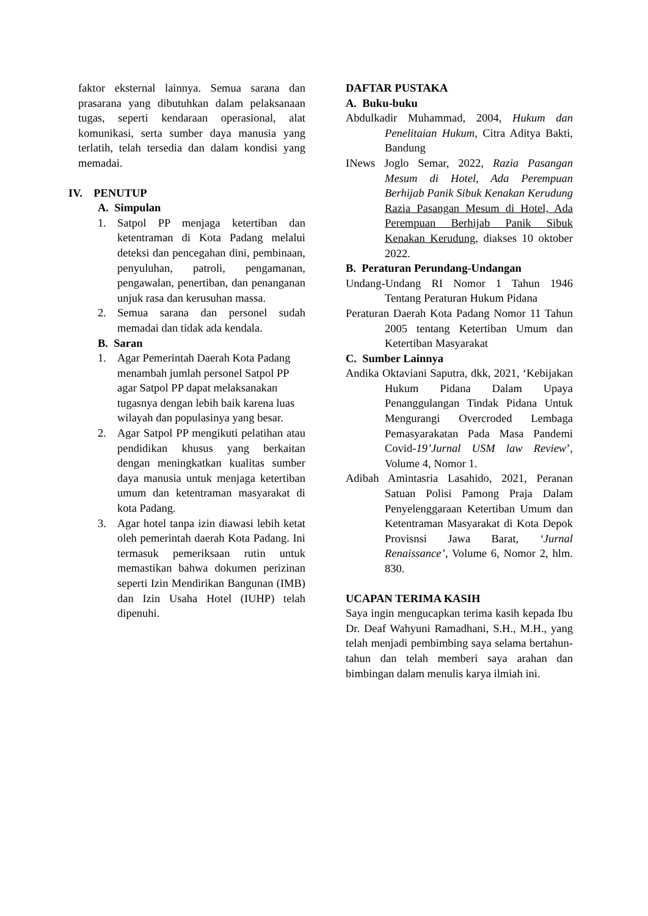faktor eksternal lainnya. Semua sarana dan prasarana yang dibutuhkan dalam pelaksanaan tugas, seperti kendaraan operasional, alat komunikasi, serta sumber daya manusia yang terlatih, telah tersedia dan dalam kondisi yang memadai.
IV. PENUTUP
A. Simpulan
1. Satpol PP menjaga ketertiban dan ketentraman di Kota Padang melalui deteksi dan pencegahan dini, pembinaan, penyuluhan, patroli, pengamanan, pengawalan, penertiban, dan penanganan unjuk rasa dan kerusuhan massa.
2. Semua sarana dan personel sudah memadai dan tidak ada kendala.
B. Saran
1. Agar Pemerintah Daerah Kota Padang menambah jumlah personel Satpol PP agar Satpol PP dapat melaksanakan tugasnya dengan lebih baik karena luas wilayah dan populasinya yang besar.
2. Agar Satpol PP mengikuti pelatihan atau pendidikan khusus yang berkaitan dengan meningkatkan kualitas sumber daya manusia untuk menjaga ketertiban umum dan ketentraman masyarakat di kota Padang.
3. Agar hotel tanpa izin diawasi lebih ketat oleh pemerintah daerah Kota Padang. Ini termasuk pemeriksaan rutin untuk memastikan bahwa dokumen perizinan seperti Izin Mendirikan Bangunan (IMB) dan Izin Usaha Hotel (IUHP) telah dipenuhi.
DAFTAR PUSTAKA
A. Buku-buku
Abdulkadir Muhammad, 2004, Hukum dan Penelitaian Hukum, Citra Aditya Bakti, Bandung
INews Joglo Semar, 2022, Razia Pasangan Mesum di Hotel, Ada Perempuan Berhijab Panik Sibuk Kenakan Kerudung Razia Pasangan Mesum di Hotel, Ada Perempuan Berhijab Panik Sibuk Kenakan Kerudung, diakses 10 oktober 2022.
B. Peraturan Perundang-Undangan
Undang-Undang RI Nomor 1 Tahun 1946 Tentang Peraturan Hukum Pidana
Peraturan Daerah Kota Padang Nomor 11 Tahun 2005 tentang Ketertiban Umum dan Ketertiban Masyarakat
C. Sumber Lainnya
Andika Oktaviani Saputra, dkk, 2021, ‘Kebijakan Hukum Pidana Dalam Upaya Penanggulangan Tindak Pidana Untuk Mengurangi Overcroded Lembaga Pemasyarakatan Pada Masa Pandemi Covid-19’Jurnal USM law Review’, Volume 4, Nomor 1.
Adibah Amintasria Lasahido, 2021, Peranan Satuan Polisi Pamong Praja Dalam Penyelenggaraan Ketertiban Umum dan Ketentraman Masyarakat di Kota Depok Provisnsi Jawa Barat, ‘Jurnal Renaissance’, Volume 6, Nomor 2, hlm. 830.
UCAPAN TERIMA KASIH
Saya ingin mengucapkan terima kasih kepada Ibu Dr. Deaf Wahyuni Ramadhani, S.H., M.H., yang telah menjadi pembimbing saya selama bertahun-tahun dan telah memberi saya arahan dan bimbingan dalam menulis karya ilmiah ini.